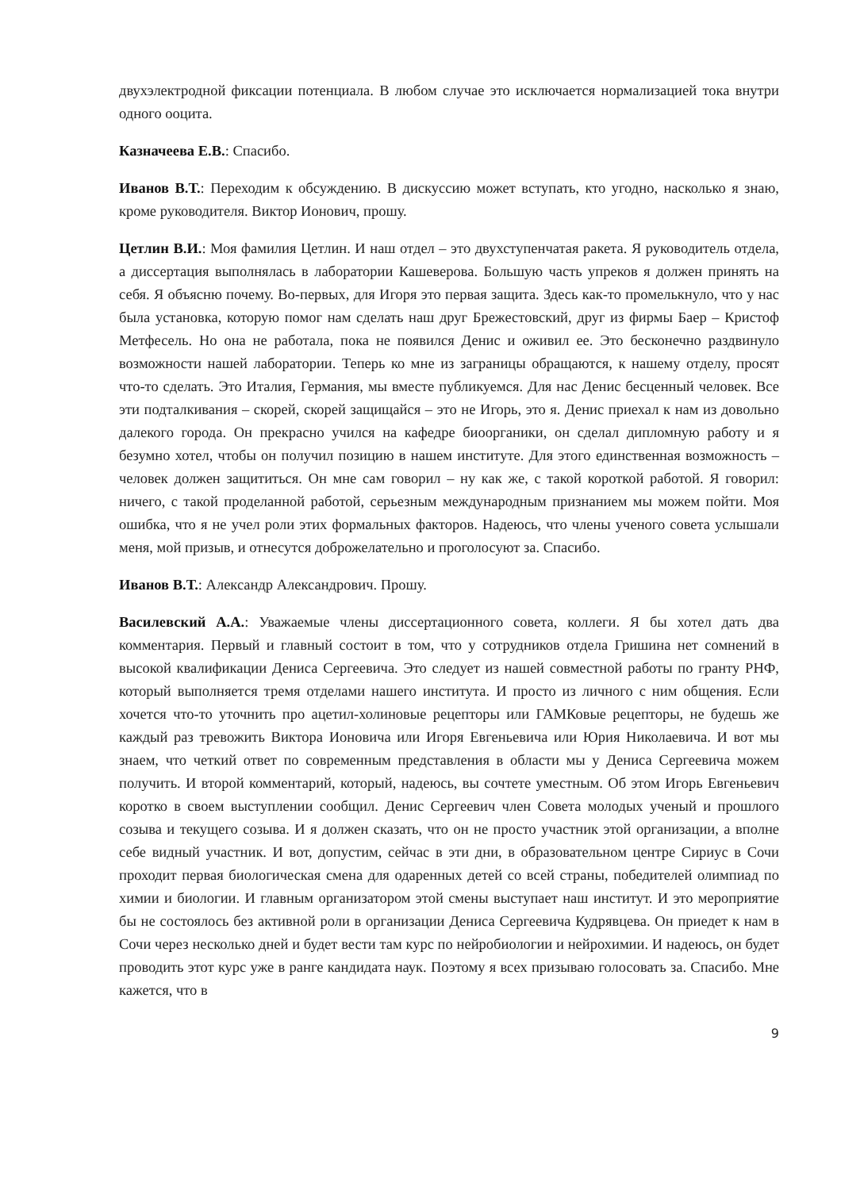двухэлектродной фиксации потенциала. В любом случае это исключается нормализацией тока внутри одного ооцита.
Казначеева Е.В.: Спасибо.
Иванов В.Т.: Переходим к обсуждению. В дискуссию может вступать, кто угодно, насколько я знаю, кроме руководителя. Виктор Ионович, прошу.
Цетлин В.И.: Моя фамилия Цетлин. И наш отдел – это двухступенчатая ракета. Я руководитель отдела, а диссертация выполнялась в лаборатории Кашеверова. Большую часть упреков я должен принять на себя. Я объясню почему. Во-первых, для Игоря это первая защита. Здесь как-то промелькнуло, что у нас была установка, которую помог нам сделать наш друг Брежестовский, друг из фирмы Баер – Кристоф Метфесель. Но она не работала, пока не появился Денис и оживил ее. Это бесконечно раздвинуло возможности нашей лаборатории. Теперь ко мне из заграницы обращаются, к нашему отделу, просят что-то сделать. Это Италия, Германия, мы вместе публикуемся. Для нас Денис бесценный человек. Все эти подталкивания – скорей, скорей защищайся – это не Игорь, это я. Денис приехал к нам из довольно далекого города. Он прекрасно учился на кафедре биоорганики, он сделал дипломную работу и я безумно хотел, чтобы он получил позицию в нашем институте. Для этого единственная возможность – человек должен защититься. Он мне сам говорил – ну как же, с такой короткой работой. Я говорил: ничего, с такой проделанной работой, серьезным международным признанием мы можем пойти. Моя ошибка, что я не учел роли этих формальных факторов. Надеюсь, что члены ученого совета услышали меня, мой призыв, и отнесутся доброжелательно и проголосуют за. Спасибо.
Иванов В.Т.: Александр Александрович. Прошу.
Василевский А.А.: Уважаемые члены диссертационного совета, коллеги. Я бы хотел дать два комментария. Первый и главный состоит в том, что у сотрудников отдела Гришина нет сомнений в высокой квалификации Дениса Сергеевича. Это следует из нашей совместной работы по гранту РНФ, который выполняется тремя отделами нашего института. И просто из личного с ним общения. Если хочется что-то уточнить про ацетил-холиновые рецепторы или ГАМКовые рецепторы, не будешь же каждый раз тревожить Виктора Ионовича или Игоря Евгеньевича или Юрия Николаевича. И вот мы знаем, что четкий ответ по современным представления в области мы у Дениса Сергеевича можем получить. И второй комментарий, который, надеюсь, вы сочтете уместным. Об этом Игорь Евгеньевич коротко в своем выступлении сообщил. Денис Сергеевич член Совета молодых ученый и прошлого созыва и текущего созыва. И я должен сказать, что он не просто участник этой организации, а вполне себе видный участник. И вот, допустим, сейчас в эти дни, в образовательном центре Сириус в Сочи проходит первая биологическая смена для одаренных детей со всей страны, победителей олимпиад по химии и биологии. И главным организатором этой смены выступает наш институт. И это мероприятие бы не состоялось без активной роли в организации Дениса Сергеевича Кудрявцева. Он приедет к нам в Сочи через несколько дней и будет вести там курс по нейробиологии и нейрохимии. И надеюсь, он будет проводить этот курс уже в ранге кандидата наук. Поэтому я всех призываю голосовать за. Спасибо. Мне кажется, что в
9